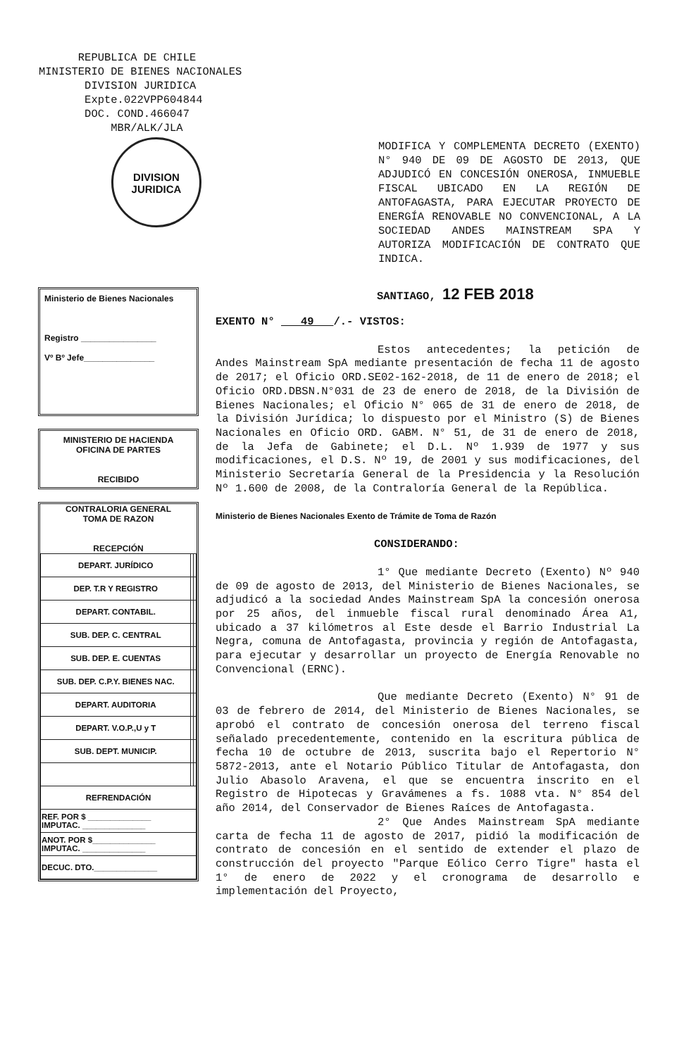REPUBLICA DE CHILE
MINISTERIO DE BIENES NACIONALES
DIVISION JURIDICA
Expte.022VPP604844
DOC. COND.466047
MBR/ALK/JLA
DIVISION
JURIDICA
MODIFICA Y COMPLEMENTA DECRETO (EXENTO) N° 940 DE 09 DE AGOSTO DE 2013, QUE ADJUDICÓ EN CONCESIÓN ONEROSA, INMUEBLE FISCAL UBICADO EN LA REGIÓN DE ANTOFAGASTA, PARA EJECUTAR PROYECTO DE ENERGÍA RENOVABLE NO CONVENCIONAL, A LA SOCIEDAD ANDES MAINSTREAM SPA Y AUTORIZA MODIFICACIÓN DE CONTRATO QUE INDICA.
SANTIAGO, 12 FEB 2018
Ministerio de Bienes Nacionales
Registro ________________
Vº Bº Jefe_______________
MINISTERIO DE HACIENDA
OFICINA DE PARTES
RECIBIDO
CONTRALORIA GENERAL
TOMA DE RAZON
RECEPCIÓN
| DEPART. JURÍDICO | | |
| DEP. T.R Y REGISTRO | | |
| DEPART. CONTABIL. | | |
| SUB. DEP. C. CENTRAL | | |
| SUB. DEP. E. CUENTAS | | |
| SUB. DEP. C.P.Y. BIENES NAC. | | |
| DEPART. AUDITORIA | | |
| DEPART. V.O.P.,U y T | | |
| SUB. DEPT. MUNICIP. | | |
| REFRENDACIÓN | | |
| REF. POR $ ______________ IMPUTAC. ______________ | | |
| ANOT. POR $______________ IMPUTAC. ______________ | | |
| DECUC. DTO.______________ | | |
EXENTO N° 49 /.- VISTOS:
Estos antecedentes; la petición de Andes Mainstream SpA mediante presentación de fecha 11 de agosto de 2017; el Oficio ORD.SE02-162-2018, de 11 de enero de 2018; el Oficio ORD.DBSN.N°031 de 23 de enero de 2018, de la División de Bienes Nacionales; el Oficio N° 065 de 31 de enero de 2018, de la División Jurídica; lo dispuesto por el Ministro (S) de Bienes Nacionales en Oficio ORD. GABM. N° 51, de 31 de enero de 2018, de la Jefa de Gabinete; el D.L. Nº 1.939 de 1977 y sus modificaciones, el D.S. Nº 19, de 2001 y sus modificaciones, del Ministerio Secretaría General de la Presidencia y la Resolución Nº 1.600 de 2008, de la Contraloría General de la República.
Ministerio de Bienes Nacionales Exento de Trámite de Toma de Razón
CONSIDERANDO:
1° Que mediante Decreto (Exento) Nº 940 de 09 de agosto de 2013, del Ministerio de Bienes Nacionales, se adjudicó a la sociedad Andes Mainstream SpA la concesión onerosa por 25 años, del inmueble fiscal rural denominado Área A1, ubicado a 37 kilómetros al Este desde el Barrio Industrial La Negra, comuna de Antofagasta, provincia y región de Antofagasta, para ejecutar y desarrollar un proyecto de Energía Renovable no Convencional (ERNC).
Que mediante Decreto (Exento) N° 91 de 03 de febrero de 2014, del Ministerio de Bienes Nacionales, se aprobó el contrato de concesión onerosa del terreno fiscal señalado precedentemente, contenido en la escritura pública de fecha 10 de octubre de 2013, suscrita bajo el Repertorio N° 5872-2013, ante el Notario Público Titular de Antofagasta, don Julio Abasolo Aravena, el que se encuentra inscrito en el Registro de Hipotecas y Gravámenes a fs. 1088 vta. N° 854 del año 2014, del Conservador de Bienes Raíces de Antofagasta.
2° Que Andes Mainstream SpA mediante carta de fecha 11 de agosto de 2017, pidió la modificación de contrato de concesión en el sentido de extender el plazo de construcción del proyecto "Parque Eólico Cerro Tigre" hasta el 1° de enero de 2022 y el cronograma de desarrollo e implementación del Proyecto,